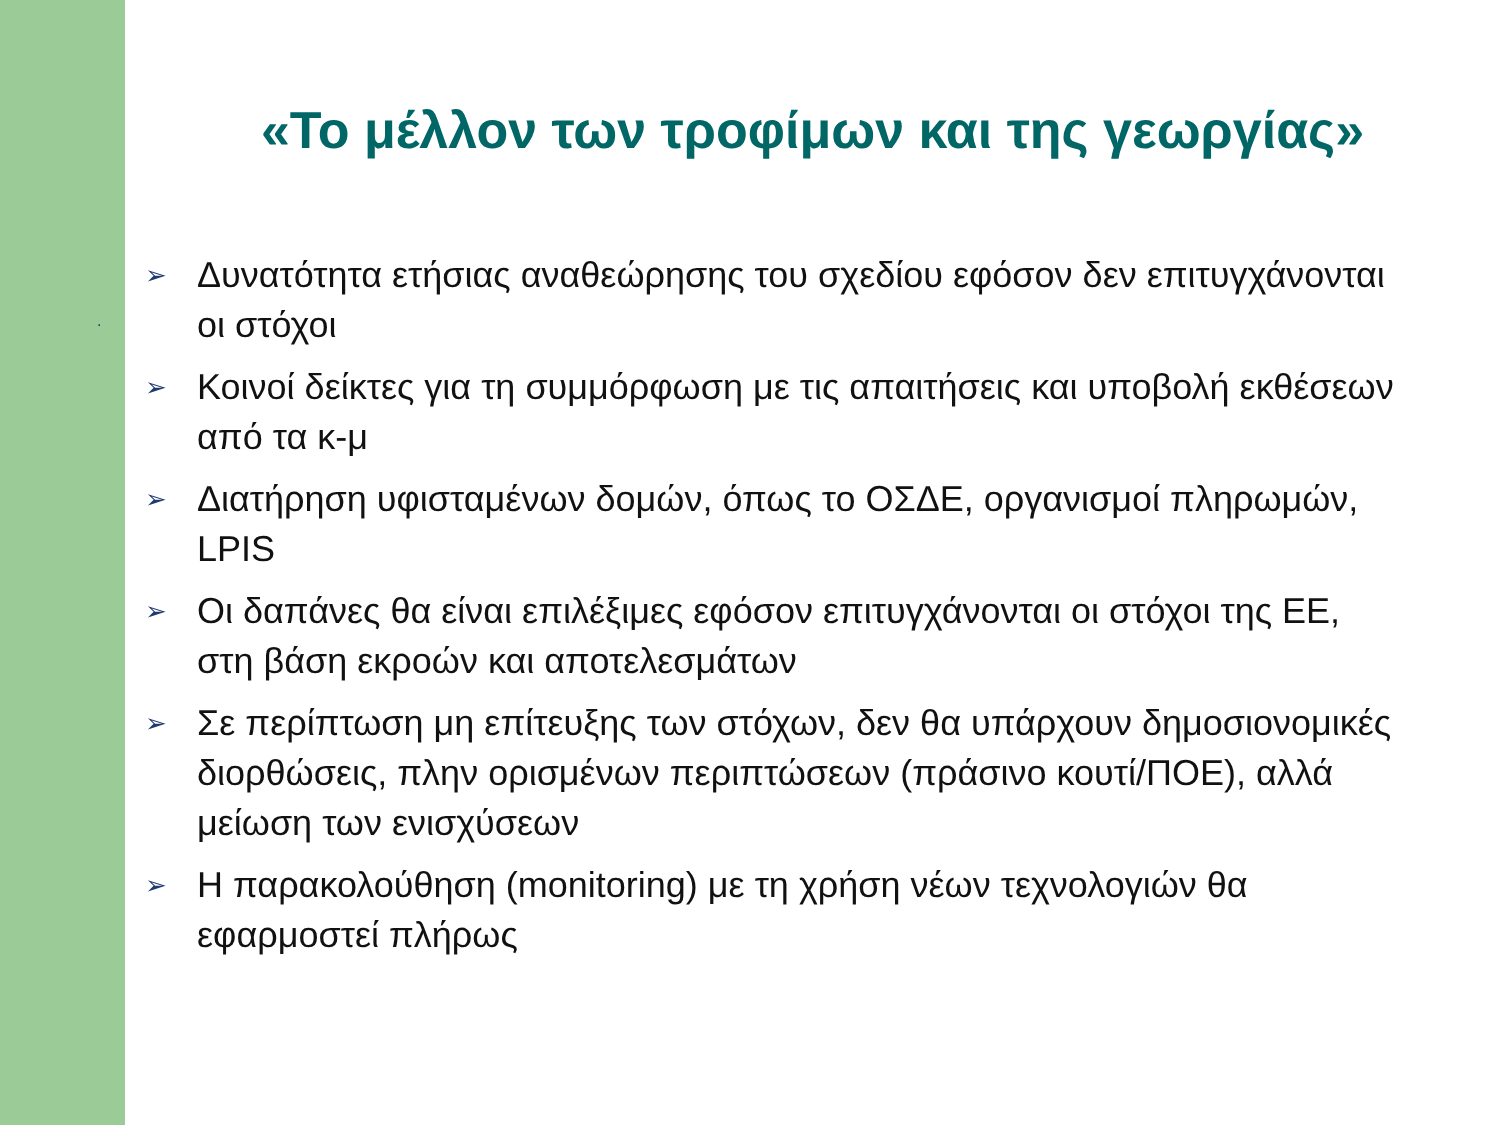.
«Το μέλλον των τροφίμων και της γεωργίας»
➢ Δυνατότητα ετήσιας αναθεώρησης του σχεδίου εφόσον δεν επιτυγχάνονται οι στόχοι
➢ Κοινοί δείκτες για τη συμμόρφωση με τις απαιτήσεις και υποβολή εκθέσεων από τα κ-μ
➢ Διατήρηση υφισταμένων δομών, όπως το ΟΣΔΕ, οργανισμοί πληρωμών, LPIS
➢ Οι δαπάνες θα είναι επιλέξιμες εφόσον επιτυγχάνονται οι στόχοι της ΕΕ, στη βάση εκροών και αποτελεσμάτων
➢ Σε περίπτωση μη επίτευξης των στόχων, δεν θα υπάρχουν δημοσιονομικές διορθώσεις, πλην ορισμένων περιπτώσεων (πράσινο κουτί/ΠΟΕ), αλλά μείωση των ενισχύσεων
➢ Η παρακολούθηση (monitoring) με τη χρήση νέων τεχνολογιών θα εφαρμοστεί πλήρως